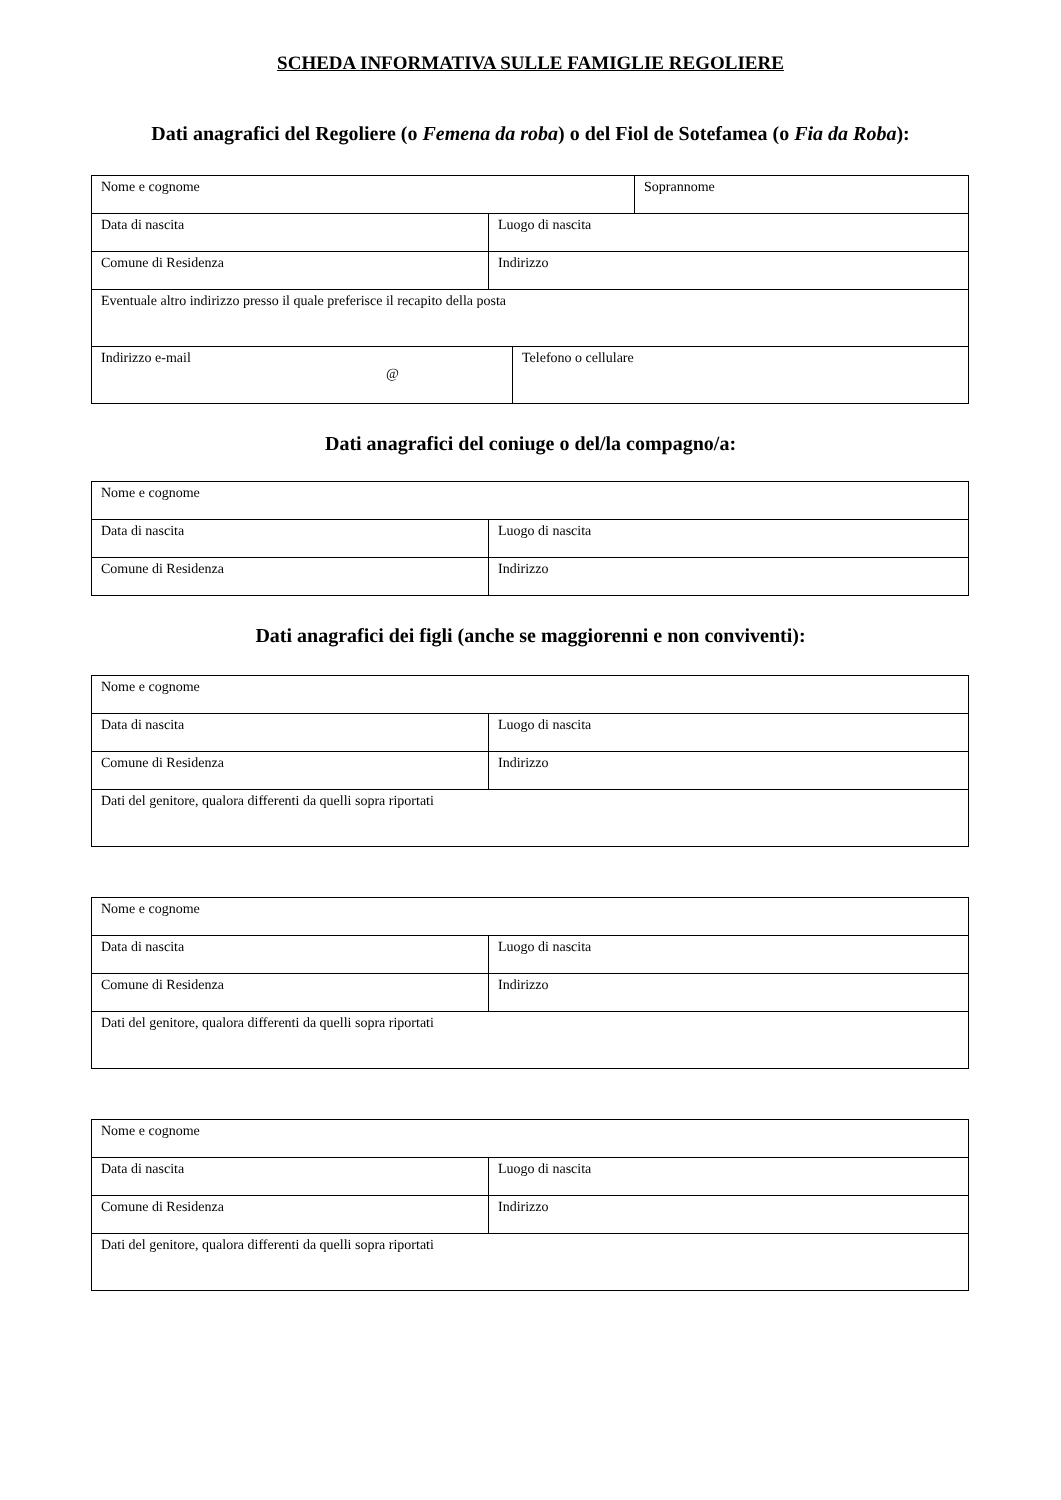SCHEDA INFORMATIVA SULLE FAMIGLIE REGOLIERE
Dati anagrafici del Regoliere (o Femena da roba) o del Fiol de Sotefamea (o Fia da Roba):
| Nome e cognome | | | Soprannome |
| Data di nascita | Luogo di nascita | | |
| Comune di Residenza | Indirizzo | | |
| Eventuale altro indirizzo presso il quale preferisce il recapito della posta | | | |
| Indirizzo e-mail @ | | Telefono o cellulare | |
Dati anagrafici del coniuge o del/la compagno/a:
| Nome e cognome | |
| Data di nascita | Luogo di nascita |
| Comune di Residenza | Indirizzo |
Dati anagrafici dei figli (anche se maggiorenni e non conviventi):
| Nome e cognome | |
| Data di nascita | Luogo di nascita |
| Comune di Residenza | Indirizzo |
| Dati del genitore, qualora differenti da quelli sopra riportati | |
| Nome e cognome | |
| Data di nascita | Luogo di nascita |
| Comune di Residenza | Indirizzo |
| Dati del genitore, qualora differenti da quelli sopra riportati | |
| Nome e cognome | |
| Data di nascita | Luogo di nascita |
| Comune di Residenza | Indirizzo |
| Dati del genitore, qualora differenti da quelli sopra riportati | |